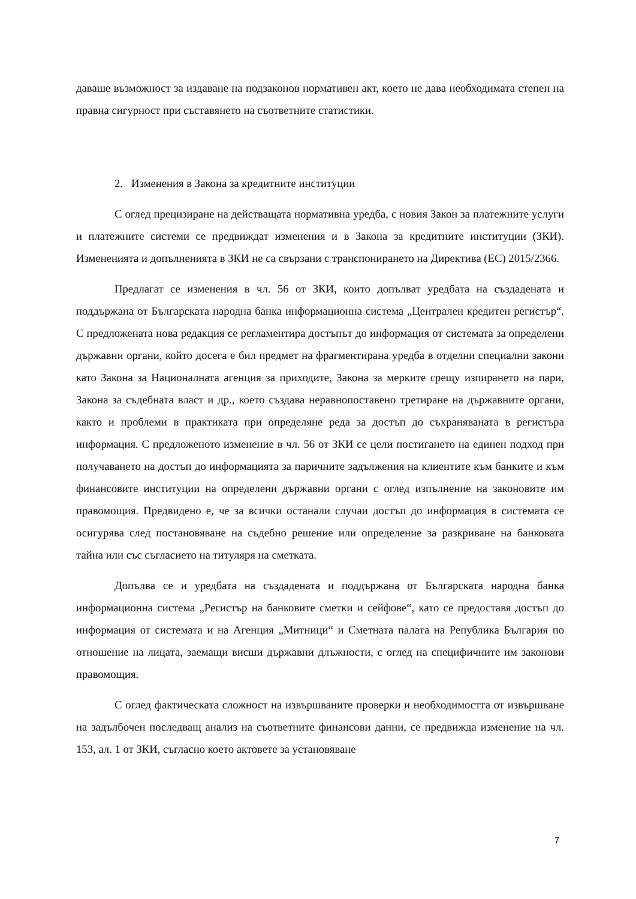даваше възможност за издаване на подзаконов нормативен акт, което не дава необходимата степен на правна сигурност при съставянето на съответните статистики.
2. Изменения в Закона за кредитните институции
С оглед прецизиране на действащата нормативна уредба, с новия Закон за платежните услуги и платежните системи се предвиждат изменения и в Закона за кредитните институции (ЗКИ). Измененията и допълненията в ЗКИ не са свързани с транспонирането на Директива (ЕС) 2015/2366.
Предлагат се изменения в чл. 56 от ЗКИ, които допълват уредбата на създадената и поддържана от Българската народна банка информационна система „Централен кредитен регистър“. С предложената нова редакция се регламентира достъпът до информация от системата за определени държавни органи, който досега е бил предмет на фрагментирана уредба в отделни специални закони като Закона за Националната агенция за приходите, Закона за мерките срещу изпирането на пари, Закона за съдебната власт и др., което създава неравнопоставено третиране на държавните органи, както и проблеми в практиката при определяне реда за достъп до съхраняваната в регистъра информация. С предложеното изменение в чл. 56 от ЗКИ се цели постигането на единен подход при получаването на достъп до информацията за паричните задължения на клиентите към банките и към финансовите институции на определени държавни органи с оглед изпълнение на законовите им правомощия. Предвидено е, че за всички останали случаи достъп до информация в системата се осигурява след постановяване на съдебно решение или определение за разкриване на банковата тайна или със съгласието на титуляря на сметката.
Допълва се и уредбата на създадената и поддържана от Българската народна банка информационна система „Регистър на банковите сметки и сейфове“, като се предоставя достъп до информация от системата и на Агенция „Митници“ и Сметната палата на Република България по отношение на лицата, заемащи висши държавни длъжности, с оглед на специфичните им законови правомощия.
С оглед фактическата сложност на извършваните проверки и необходимостта от извършване на задълбочен последващ анализ на съответните финансови данни, се предвижда изменение на чл. 153, ал. 1 от ЗКИ, съгласно което актовете за установяване
7